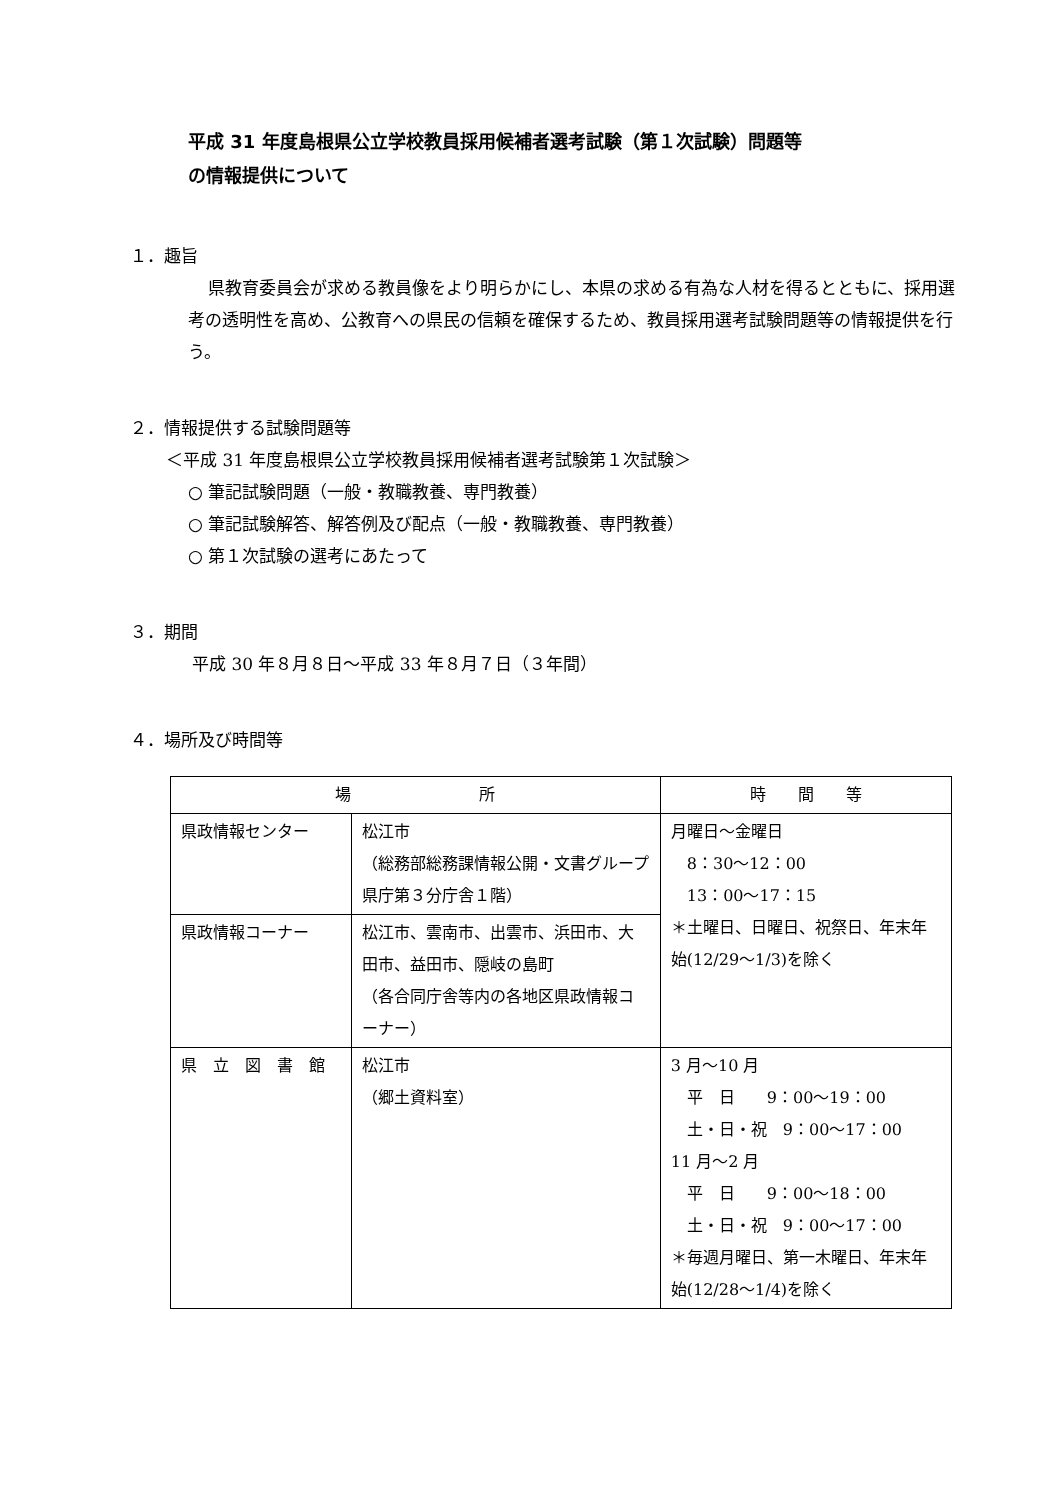平成 31 年度島根県公立学校教員採用候補者選考試験（第１次試験）問題等
の情報提供について
１．趣旨
県教育委員会が求める教員像をより明らかにし、本県の求める有為な人材を得るとともに、採用選考の透明性を高め、公教育への県民の信頼を確保するため、教員採用選考試験問題等の情報提供を行う。
２．情報提供する試験問題等
＜平成 31 年度島根県公立学校教員採用候補者選考試験第１次試験＞
○ 筆記試験問題（一般・教職教養、専門教養）
○ 筆記試験解答、解答例及び配点（一般・教職教養、専門教養）
○ 第１次試験の選考にあたって
３．期間
平成 30 年８月８日～平成 33 年８月７日（３年間）
４．場所及び時間等
| 場 所 | | 時 間 等 |
| --- | --- | --- |
| 県政情報センター | 松江市 （総務部総務課情報公開・文書グループ県庁第３分庁舎１階） | 月曜日～金曜日 8：30～12：00 13：00～17：15 ＊土曜日、日曜日、祝祭日、年末年始(12/29～1/3)を除く |
| 県政情報コーナー | 松江市、雲南市、出雲市、浜田市、大田市、益田市、隠岐の島町 （各合同庁舎等内の各地区県政情報コーナー） | |
| 県 立 図 書 館 | 松江市 （郷土資料室） | 3 月～10 月 平 日 9：00～19：00 土・日・祝 9：00～17：00 11 月～2 月 平 日 9：00～18：00 土・日・祝 9：00～17：00 ＊毎週月曜日、第一木曜日、年末年始(12/28～1/4)を除く |